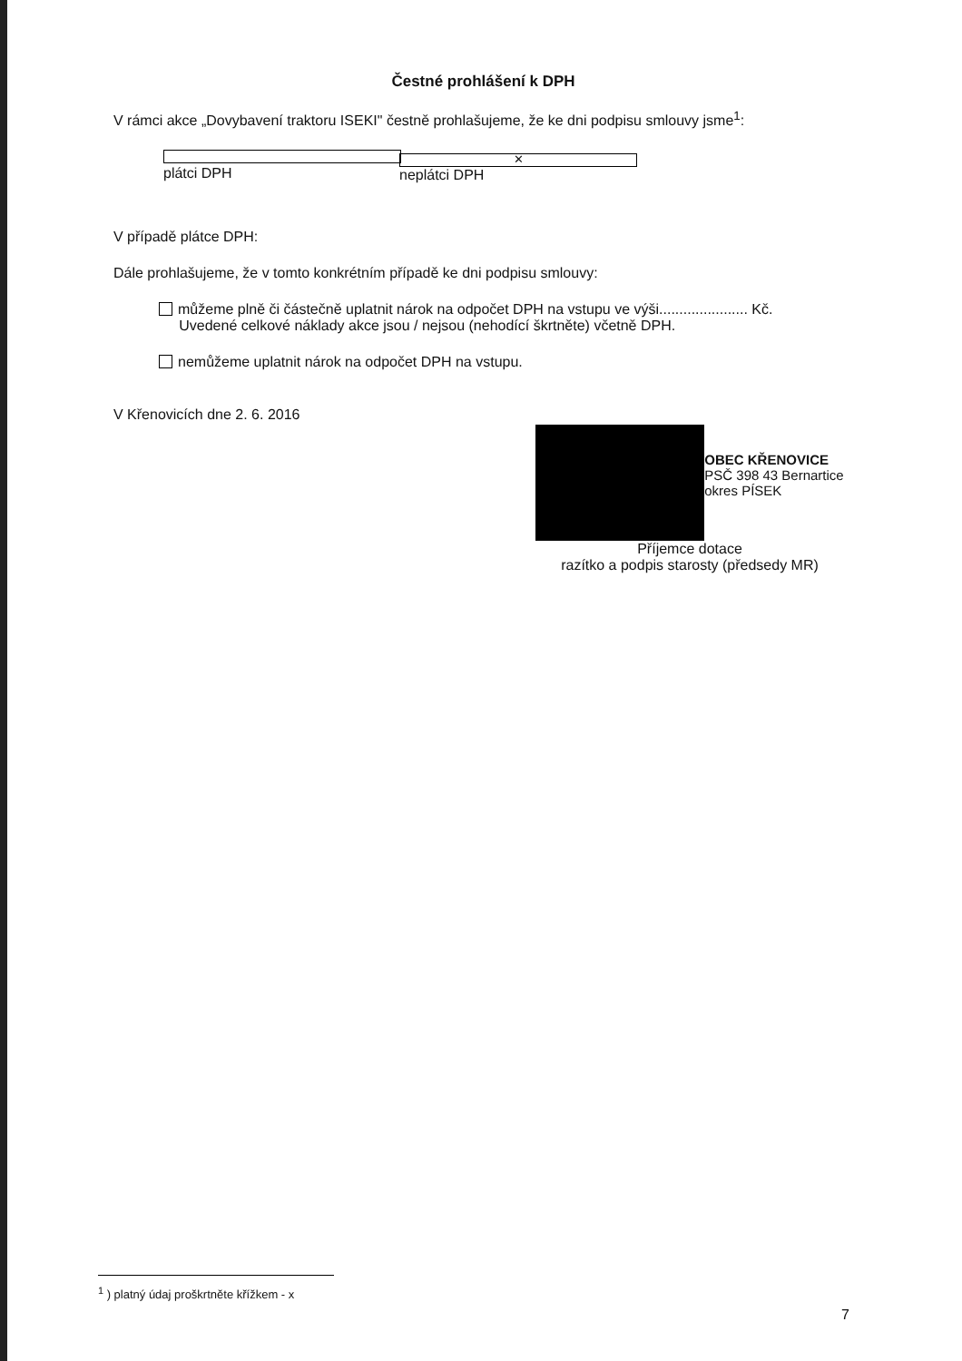Čestné prohlášení k DPH
V rámci akce „Dovybavení traktoru ISEKI" čestně prohlašujeme, že ke dni podpisu smlouvy jsme<sup>1</sup>:
plátci DPH ✕ neplátci DPH
V případě plátce DPH:
Dále prohlašujeme, že v tomto konkrétním případě ke dni podpisu smlouvy:
můžeme plně či částečně uplatnit nárok na odpočet DPH na vstupu ve výši...................... Kč.
Uvedené celkové náklady akce jsou / nejsou (nehodící škrtněte) včetně DPH.
nemůžeme uplatnit nárok na odpočet DPH na vstupu.
V Křenovicích dne 2. 6. 2016
OBEC KŘENOVICE
PSČ 398 43 Bernartice
okres PÍSEK
Příjemce dotace
razítko a podpis starosty (předsedy MR)
<sup>1</sup> ) platný údaj proškrtněte křížkem - x
7